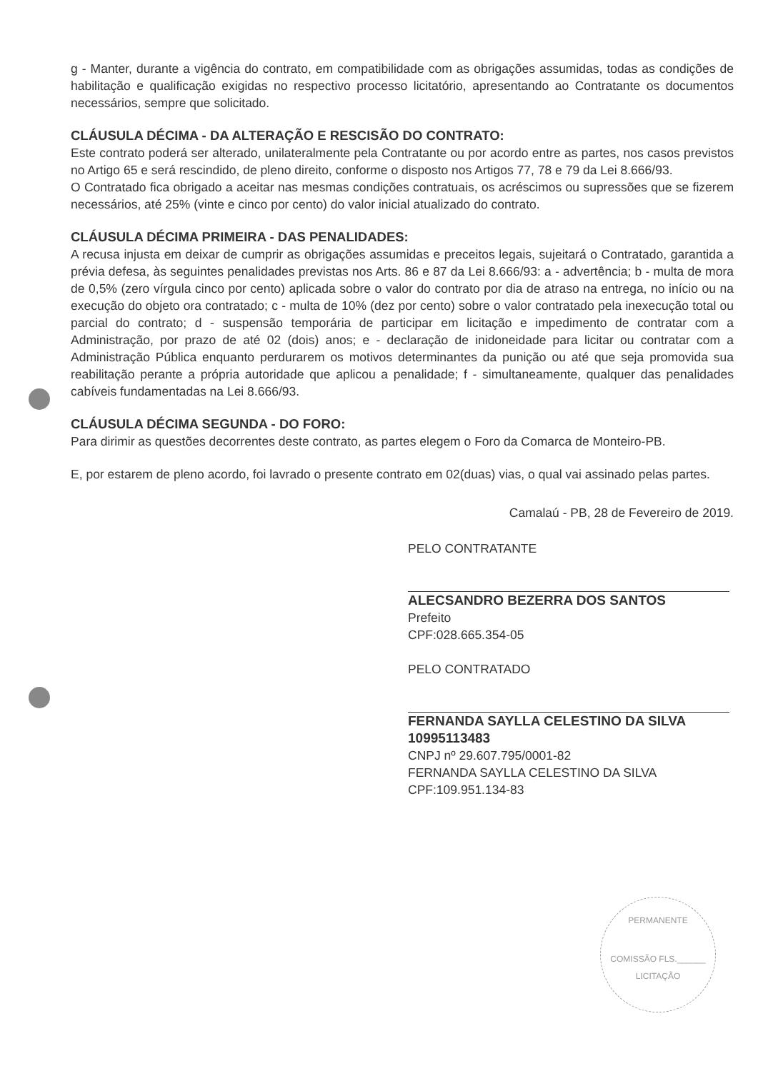g - Manter, durante a vigência do contrato, em compatibilidade com as obrigações assumidas, todas as condições de habilitação e qualificação exigidas no respectivo processo licitatório, apresentando ao Contratante os documentos necessários, sempre que solicitado.
CLÁUSULA DÉCIMA - DA ALTERAÇÃO E RESCISÃO DO CONTRATO:
Este contrato poderá ser alterado, unilateralmente pela Contratante ou por acordo entre as partes, nos casos previstos no Artigo 65 e será rescindido, de pleno direito, conforme o disposto nos Artigos 77, 78 e 79 da Lei 8.666/93.
O Contratado fica obrigado a aceitar nas mesmas condições contratuais, os acréscimos ou supressões que se fizerem necessários, até 25% (vinte e cinco por cento) do valor inicial atualizado do contrato.
CLÁUSULA DÉCIMA PRIMEIRA - DAS PENALIDADES:
A recusa injusta em deixar de cumprir as obrigações assumidas e preceitos legais, sujeitará o Contratado, garantida a prévia defesa, às seguintes penalidades previstas nos Arts. 86 e 87 da Lei 8.666/93: a - advertência; b - multa de mora de 0,5% (zero vírgula cinco por cento) aplicada sobre o valor do contrato por dia de atraso na entrega, no início ou na execução do objeto ora contratado; c - multa de 10% (dez por cento) sobre o valor contratado pela inexecução total ou parcial do contrato; d - suspensão temporária de participar em licitação e impedimento de contratar com a Administração, por prazo de até 02 (dois) anos; e - declaração de inidoneidade para licitar ou contratar com a Administração Pública enquanto perdurarem os motivos determinantes da punição ou até que seja promovida sua reabilitação perante a própria autoridade que aplicou a penalidade; f - simultaneamente, qualquer das penalidades cabíveis fundamentadas na Lei 8.666/93.
CLÁUSULA DÉCIMA SEGUNDA - DO FORO:
Para dirimir as questões decorrentes deste contrato, as partes elegem o Foro da Comarca de Monteiro-PB.
E, por estarem de pleno acordo, foi lavrado o presente contrato em 02(duas) vias, o qual vai assinado pelas partes.
Camalaú - PB, 28 de Fevereiro de 2019.
PELO CONTRATANTE
ALECSANDRO BEZERRA DOS SANTOS
Prefeito
CPF:028.665.354-05
PELO CONTRATADO
FERNANDA SAYLLA CELESTINO DA SILVA
10995113483
CNPJ nº 29.607.795/0001-82
FERNANDA SAYLLA CELESTINO DA SILVA
CPF:109.951.134-83
PERMANENTE
COMISSÃO FLS.______ LICITAÇÃO